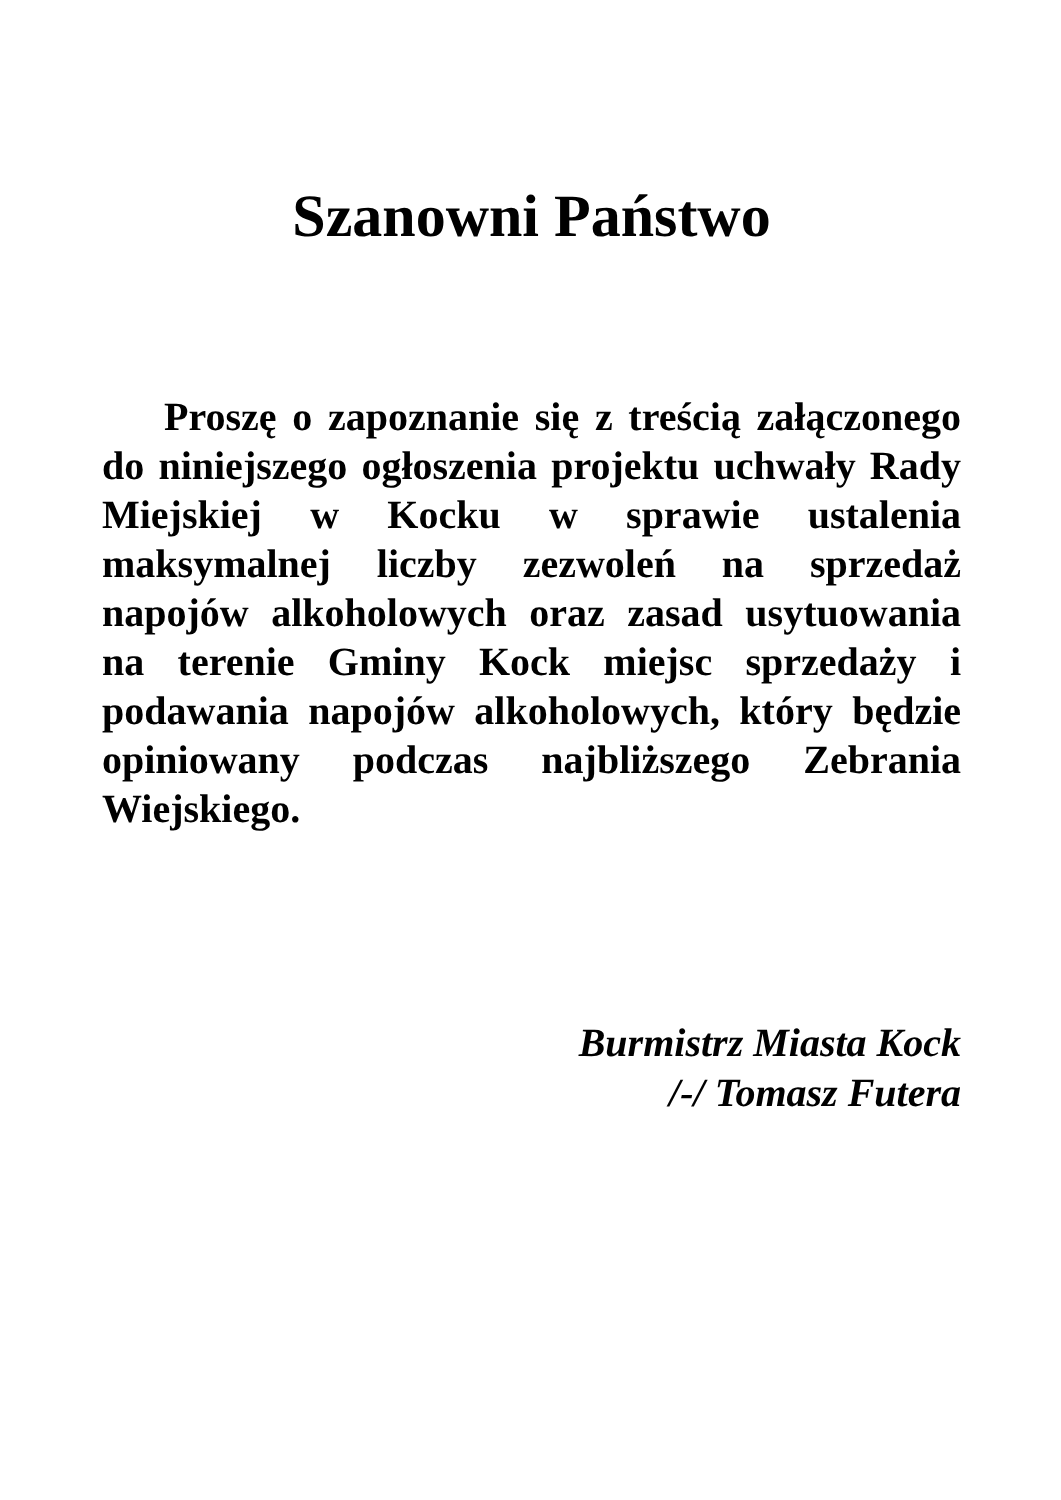Szanowni Państwo
Proszę o zapoznanie się z treścią załączonego do niniejszego ogłoszenia projektu uchwały Rady Miejskiej w Kocku w sprawie ustalenia maksymalnej liczby zezwoleń na sprzedaż napojów alkoholowych oraz zasad usytuowania na terenie Gminy Kock miejsc sprzedaży i podawania napojów alkoholowych, który będzie opiniowany podczas najbliższego Zebrania Wiejskiego.
Burmistrz Miasta Kock
/-/ Tomasz Futera